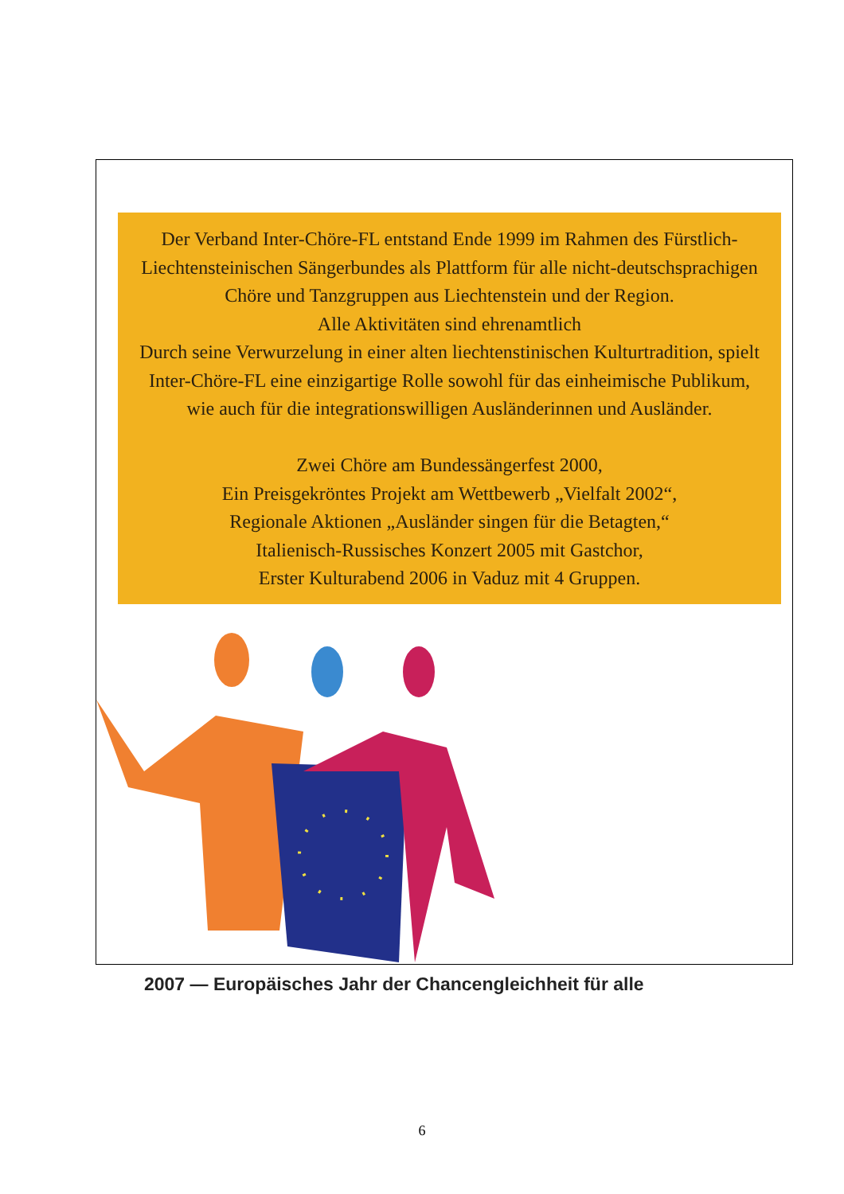Der Verband Inter-Chöre-FL entstand Ende 1999 im Rahmen des Fürstlich-Liechtensteinischen Sängerbundes als Plattform für alle nicht-deutschsprachigen Chöre und Tanzgruppen aus Liechtenstein und der Region.
Alle Aktivitäten sind ehrenamtlich
Durch seine Verwurzelung in einer alten liechtenstinischen Kulturtradition, spielt Inter-Chöre-FL eine einzigartige Rolle sowohl für das einheimische Publikum, wie auch für die integrationswilligen Ausländerinnen und Ausländer.
Zwei Chöre am Bundessängerfest 2000,
Ein Preisgekröntes Projekt am Wettbewerb „Vielfalt 2002“,
Regionale Aktionen „Ausländer singen für die Betagten,“
Italienisch-Russisches Konzert 2005 mit Gastchor,
Erster Kulturabend 2006 in Vaduz mit 4 Gruppen.
2007 — Europäisches Jahr der Chancengleichheit für alle
6